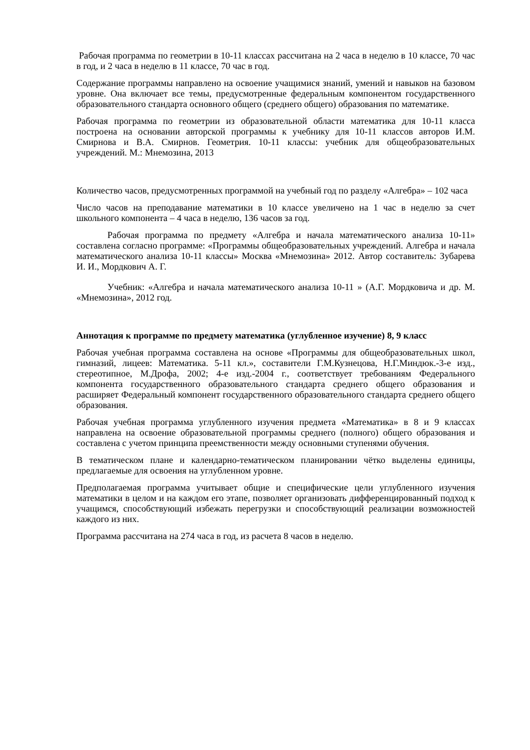Рабочая программа по геометрии в 10-11 классах рассчитана на 2 часа в неделю в 10 классе, 70 час в год, и 2 часа в неделю в 11 классе, 70 час в год.
Содержание программы направлено на освоение учащимися знаний, умений и навыков на базовом уровне. Она включает все темы, предусмотренные федеральным компонентом государственного образовательного стандарта основного общего (среднего общего) образования по математике.
Рабочая программа по геометрии из образовательной области математика для 10-11 класса построена на основании авторской программы к учебнику для 10-11 классов авторов И.М. Смирнова и В.А. Смирнов. Геометрия. 10-11 классы: учебник для общеобразовательных учреждений. М.: Мнемозина, 2013
Количество часов, предусмотренных программой на учебный год по разделу «Алгебра» – 102 часа
Число часов на преподавание математики в 10 классе увеличено на 1 час в неделю за счет школьного компонента – 4 часа в неделю, 136 часов за год.
Рабочая программа по предмету «Алгебра и начала математического анализа 10-11» составлена согласно программе: «Программы общеобразовательных учреждений. Алгебра и начала математического анализа 10-11 классы» Москва «Мнемозина» 2012. Автор составитель: Зубарева И. И., Мордкович А. Г.
Учебник: «Алгебра и начала математического анализа 10-11 » (А.Г. Мордковича и др. М. «Мнемозина», 2012 год.
Аннотация к программе по предмету математика (углубленное изучение) 8, 9 класс
Рабочая учебная программа составлена на основе «Программы для общеобразовательных школ, гимназий, лицеев: Математика. 5-11 кл.», составители Г.М.Кузнецова, Н.Г.Миндюк.-3-е изд., стереотипное, М.Дрофа, 2002; 4-е изд.-2004 г., соответствует требованиям Федерального компонента государственного образовательного стандарта среднего общего образования и расширяет Федеральный компонент государственного образовательного стандарта среднего общего образования.
Рабочая учебная программа углубленного изучения предмета «Математика» в 8 и 9 классах направлена на освоение образовательной программы среднего (полного) общего образования и составлена с учетом принципа преемственности между основными ступенями обучения.
В тематическом плане и календарно-тематическом планировании чётко выделены единицы, предлагаемые для освоения на углубленном уровне.
Предполагаемая программа учитывает общие и специфические цели углубленного изучения математики в целом и на каждом его этапе, позволяет организовать дифференцированный подход к учащимся, способствующий избежать перегрузки и способствующий реализации возможностей каждого из них.
Программа рассчитана на 274 часа в год, из расчета 8 часов в неделю.